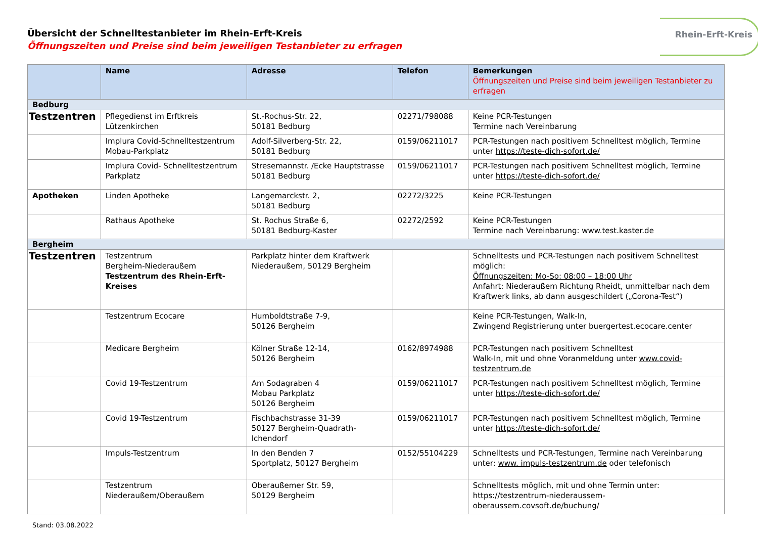Rhein-Erft-Kreis
Übersicht der Schnelltestanbieter im Rhein-Erft-Kreis
Öffnungszeiten und Preise sind beim jeweiligen Testanbieter zu erfragen
| | Name | Adresse | Telefon | Bemerkungen Öffnungszeiten und Preise sind beim jeweiligen Testanbieter zu erfragen |
| --- | --- | --- | --- | --- |
| Bedburg | | | | |
| Testzentren | Pflegedienst im Erftkreis Lützenkirchen | St.-Rochus-Str. 22, 50181 Bedburg | 02271/798088 | Keine PCR-Testungen Termine nach Vereinbarung |
| | Implura Covid-Schnelltestzentrum Mobau-Parkplatz | Adolf-Silverberg-Str. 22, 50181 Bedburg | 0159/06211017 | PCR-Testungen nach positivem Schnelltest möglich, Termine unter https://teste-dich-sofort.de/ |
| | Implura Covid- Schnelltestzentrum Parkplatz | Stresemannstr. /Ecke Hauptstrasse 50181 Bedburg | 0159/06211017 | PCR-Testungen nach positivem Schnelltest möglich, Termine unter https://teste-dich-sofort.de/ |
| Apotheken | Linden Apotheke | Langemarckstr. 2, 50181 Bedburg | 02272/3225 | Keine PCR-Testungen |
| | Rathaus Apotheke | St. Rochus Straße 6, 50181 Bedburg-Kaster | 02272/2592 | Keine PCR-Testungen Termine nach Vereinbarung: www.test.kaster.de |
| Bergheim | | | | |
| Testzentren | Testzentrum Bergheim-Niederaußem Testzentrum des Rhein-Erft-Kreises | Parkplatz hinter dem Kraftwerk Niederaußem, 50129 Bergheim | | Schnelltests und PCR-Testungen nach positivem Schnelltest möglich: Öffnungszeiten: Mo-So: 08:00 – 18:00 Uhr Anfahrt: Niederaußem Richtung Rheidt, unmittelbar nach dem Kraftwerk links, ab dann ausgeschildert („Corona-Test“) |
| | Testzentrum Ecocare | Humboldtstraße 7-9, 50126 Bergheim | | Keine PCR-Testungen, Walk-In, Zwingend Registrierung unter buergertest.ecocare.center |
| | Medicare Bergheim | Kölner Straße 12-14, 50126 Bergheim | 0162/8974988 | PCR-Testungen nach positivem Schnelltest Walk-In, mit und ohne Voranmeldung unter www.covid-testzentrum.de |
| | Covid 19-Testzentrum | Am Sodagraben 4 Mobau Parkplatz 50126 Bergheim | 0159/06211017 | PCR-Testungen nach positivem Schnelltest möglich, Termine unter https://teste-dich-sofort.de/ |
| | Covid 19-Testzentrum | Fischbachstrasse 31-39 50127 Bergheim-Quadrath-Ichendorf | 0159/06211017 | PCR-Testungen nach positivem Schnelltest möglich, Termine unter https://teste-dich-sofort.de/ |
| | Impuls-Testzentrum | In den Benden 7 Sportplatz, 50127 Bergheim | 0152/55104229 | Schnelltests und PCR-Testungen, Termine nach Vereinbarung unter: www. impuls-testzentrum.de oder telefonisch |
| | Testzentrum Niederaußem/Oberaußem | Oberaußemer Str. 59, 50129 Bergheim | | Schnelltests möglich, mit und ohne Termin unter: https://testzentrum-niederaussem-oberaussem.covsoft.de/buchung/ |
Stand: 03.08.2022